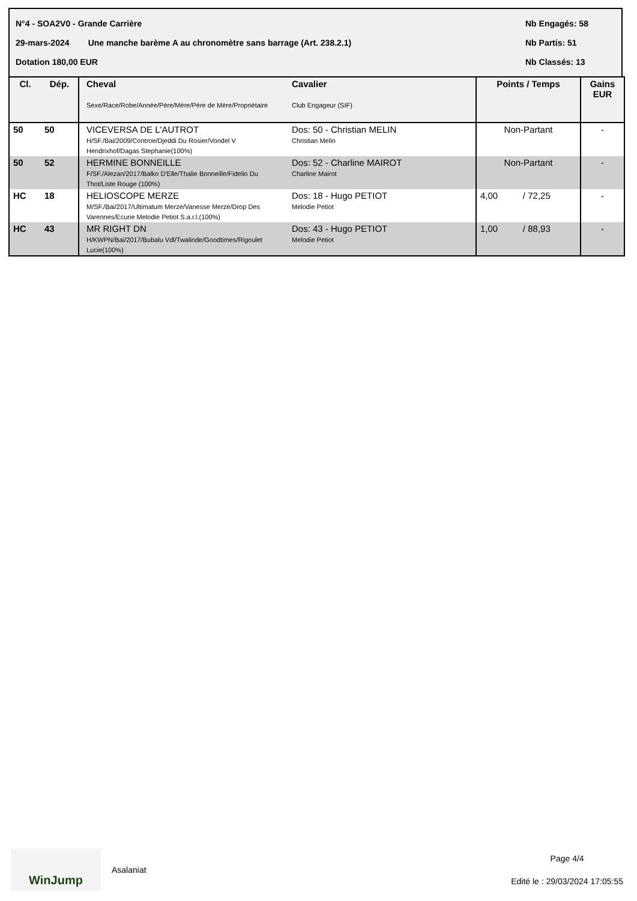N°4 - SOA2V0 - Grande Carrière Nb Engagés: 58
29-mars-2024 Une manche barème A au chronomètre sans barrage (Art. 238.2.1) Nb Partis: 51
Dotation 180,00 EUR Nb Classés: 13
| Cl. | Dép. | Cheval Sexe/Race/Robe/Année/Père/Mère/Père de Mère/Propriétaire | Cavalier Club Engageur (SIF) | Points / Temps | Gains EUR |
| --- | --- | --- | --- | --- | --- |
| 50 | 50 | VICEVERSA DE L'AUTROT H/SF./Bai/2009/Controe/Djeddi Du Rosier/Vondel V Hendrixhof/Dagas Stephanie(100%) | Dos: 50 - Christian MELIN Christian Melin | Non-Partant | - |
| 50 | 52 | HERMINE BONNEILLE F/SF./Alezan/2017/Balko D'Elle/Thalie Bonneille/Fidelio Du Thot/Liste Rouge (100%) | Dos: 52 - Charline MAIROT Charline Mairot | Non-Partant | - |
| HC | 18 | HELIOSCOPE MERZE M/SF./Bai/2017/Ultimatum Merze/Vanesse Merze/Drop Des Varennes/Ecurie Melodie Petiot S.a.r.l.(100%) | Dos: 18 - Hugo PETIOT Melodie Petiot | 4,00 / 72,25 | - |
| HC | 43 | MR RIGHT DN H/KWPN/Bai/2017/Bubalu Vdl/Twalinde/Goodtimes/Rigoulet Lucie(100%) | Dos: 43 - Hugo PETIOT Melodie Petiot | 1,00 / 88,93 | - |
WinJump
Asalaniat
Page 4/4
Edité le : 29/03/2024 17:05:55